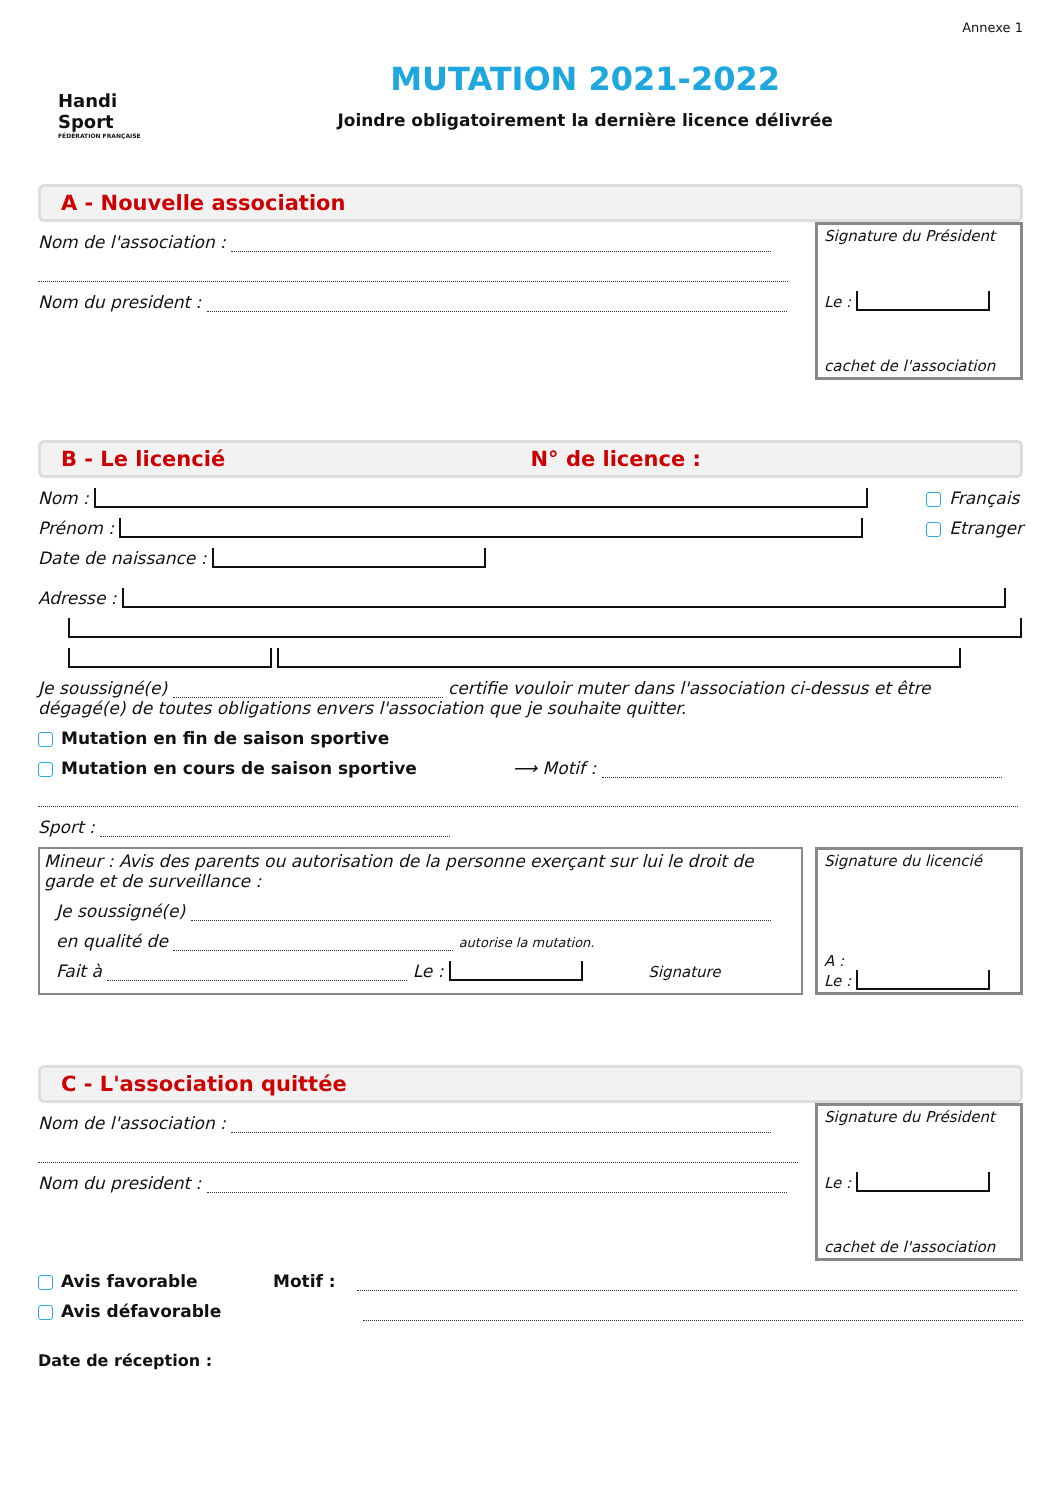Handi
Sport
FÉDÉRATION FRANÇAISE
MUTATION 2021-2022
Joindre obligatoirement la dernière licence délivrée
Annexe 1
A - Nouvelle association
Nom de l'association :
Nom du president :
Signature du Président
Le :
cachet de l'association
B - Le licencié N° de licence :
Nom :
Prénom :
Date de naissance :
Français
Etranger
Adresse :
Je soussigné(e) certifie vouloir muter dans l'association ci-dessus et être dégagé(e) de toutes obligations envers l'association que je souhaite quitter.
Mutation en fin de saison sportive
Mutation en cours de saison sportive ⟶ Motif :
Sport :
Mineur : Avis des parents ou autorisation de la personne exerçant sur lui le droit de garde et de surveillance :
Je soussigné(e)
en qualité de autorise la mutation.
Fait à Le : Signature
Signature du licencié
A :
Le :
C - L'association quittée
Nom de l'association :
Nom du president :
Signature du Président
Le :
cachet de l'association
Avis favorable
Avis défavorable
Motif :
Date de réception :